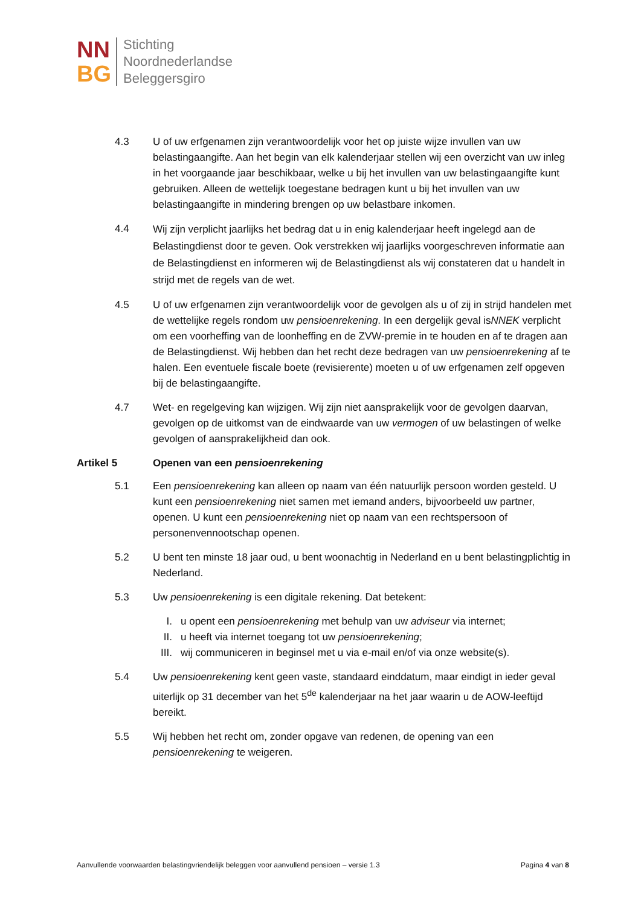NN
BG
Stichting
Noordnederlandse
Beleggersgiro
4.3 U of uw erfgenamen zijn verantwoordelijk voor het op juiste wijze invullen van uw belastingaangifte. Aan het begin van elk kalenderjaar stellen wij een overzicht van uw inleg in het voorgaande jaar beschikbaar, welke u bij het invullen van uw belastingaangifte kunt gebruiken. Alleen de wettelijk toegestane bedragen kunt u bij het invullen van uw belastingaangifte in mindering brengen op uw belastbare inkomen.
4.4
Wij zijn verplicht jaarlijks het bedrag dat u in enig kalenderjaar heeft ingelegd aan de Belastingdienst door te geven. Ook verstrekken wij jaarlijks voorgeschreven informatie aan de Belastingdienst en informeren wij de Belastingdienst als wij constateren dat u handelt in strijd met de regels van de wet.
4.5 U of uw erfgenamen zijn verantwoordelijk voor de gevolgen als u of zij in strijd handelen met de wettelijke regels rondom uw pensioenrekening. In een dergelijk geval isNNEK verplicht om een voorheffing van de loonheffing en de ZVW-premie in te houden en af te dragen aan de Belastingdienst. Wij hebben dan het recht deze bedragen van uw pensioenrekening af te halen. Een eventuele fiscale boete (revisierente) moeten u of uw erfgenamen zelf opgeven bij de belastingaangifte.
4.7 Wet- en regelgeving kan wijzigen. Wij zijn niet aansprakelijk voor de gevolgen daarvan, gevolgen op de uitkomst van de eindwaarde van uw vermogen of uw belastingen of welke gevolgen of aansprakelijkheid dan ook.
Artikel 5 Openen van een pensioenrekening
5.1 Een pensioenrekening kan alleen op naam van één natuurlijk persoon worden gesteld. U kunt een pensioenrekening niet samen met iemand anders, bijvoorbeeld uw partner, openen. U kunt een pensioenrekening niet op naam van een rechtspersoon of personenvennootschap openen.
5.2 U bent ten minste 18 jaar oud, u bent woonachtig in Nederland en u bent belastingplichtig in Nederland.
5.3 Uw pensioenrekening is een digitale rekening. Dat betekent:
I. u opent een pensioenrekening met behulp van uw adviseur via internet;
II. u heeft via internet toegang tot uw pensioenrekening;
III. wij communiceren in beginsel met u via e-mail en/of via onze website(s).
5.4 Uw pensioenrekening kent geen vaste, standaard einddatum, maar eindigt in ieder geval uiterlijk op 31 december van het 5<sup>de</sup> kalenderjaar na het jaar waarin u de AOW-leeftijd bereikt.
5.5 Wij hebben het recht om, zonder opgave van redenen, de opening van een pensioenrekening te weigeren.
Aanvullende voorwaarden belastingvriendelijk beleggen voor aanvullend pensioen – versie 1.3
Pagina 4 van 8